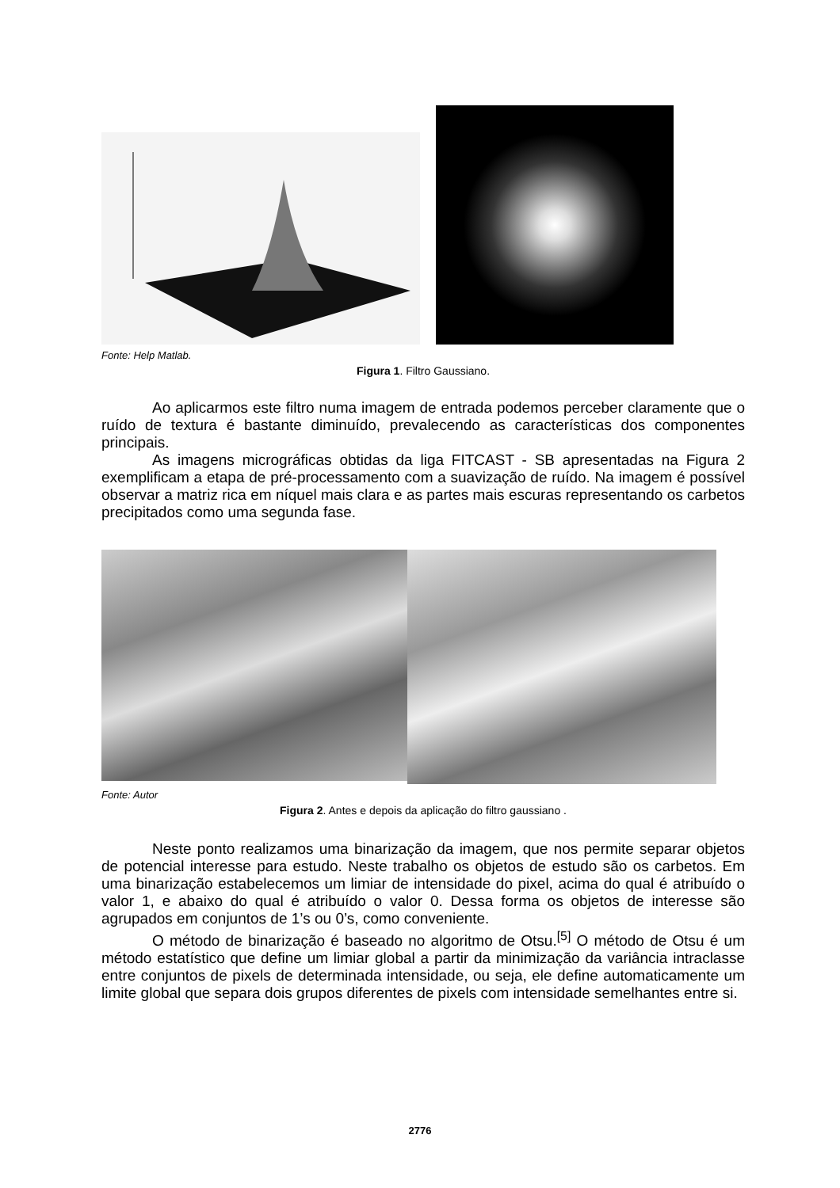Fonte: Help Matlab.
Figura 1. Filtro Gaussiano.
Ao aplicarmos este filtro numa imagem de entrada podemos perceber claramente que o ruído de textura é bastante diminuído, prevalecendo as características dos componentes principais.
As imagens micrográficas obtidas da liga FITCAST - SB apresentadas na Figura 2 exemplificam a etapa de pré-processamento com a suavização de ruído. Na imagem é possível observar a matriz rica em níquel mais clara e as partes mais escuras representando os carbetos precipitados como uma segunda fase.
Fonte: Autor
Figura 2. Antes e depois da aplicação do filtro gaussiano .
Neste ponto realizamos uma binarização da imagem, que nos permite separar objetos de potencial interesse para estudo. Neste trabalho os objetos de estudo são os carbetos. Em uma binarização estabelecemos um limiar de intensidade do pixel, acima do qual é atribuído o valor 1, e abaixo do qual é atribuído o valor 0. Dessa forma os objetos de interesse são agrupados em conjuntos de 1’s ou 0’s, como conveniente.
O método de binarização é baseado no algoritmo de Otsu.<sup>[5]</sup> O método de Otsu é um método estatístico que define um limiar global a partir da minimização da variância intraclasse entre conjuntos de pixels de determinada intensidade, ou seja, ele define automaticamente um limite global que separa dois grupos diferentes de pixels com intensidade semelhantes entre si.
2776